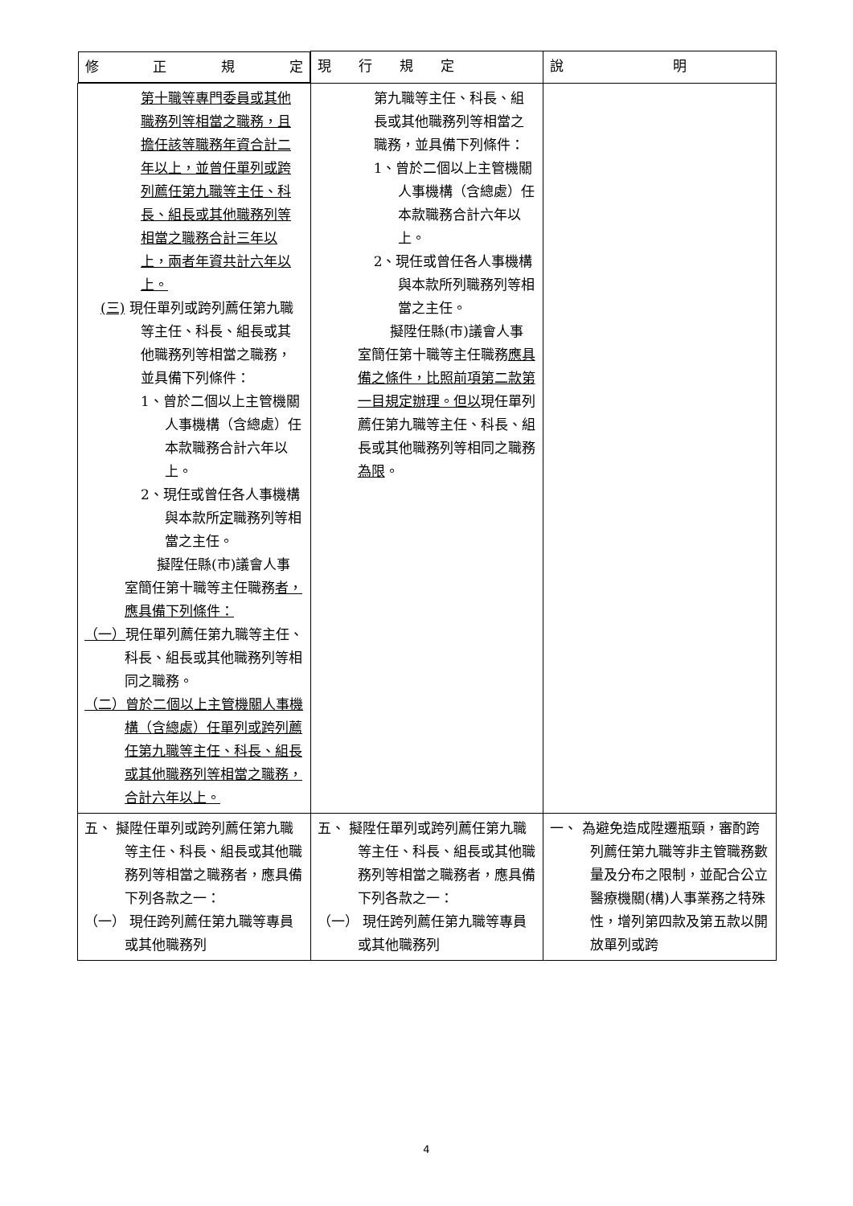| 修 正 規 定 | 現 行 規 定 | 說 明 |
| --- | --- | --- |
| 第十職等專門委員或其他職務列等相當之職務，且擔任該等職務年資合計二年以上，並曾任單列或跨列薦任第九職等主任、科長、組長或其他職務列等相當之職務合計三年以上，兩者年資共計六年以上。 (三) 現任單列或跨列薦任第九職等主任、科長、組長或其他職務列等相當之職務，並具備下列條件： 1、曾於二個以上主管機關人事機構（含總處）任本款職務合計六年以上。 2、現任或曾任各人事機構與本款所 定 職務列等相當之主任。 擬陞任縣(市)議會人事室簡任第十職等主任職務 者，應具備下列條件： （一） 現任單列薦任第九職等主任、科長、組長或其他職務列等相同之職務。 （二）曾於二個以上主管機關人事機構（含總處）任單列或跨列薦任第九職等主任、科長、組長或其他職務列等相當之職務，合計六年以上。 | 第九職等主任、科長、組長或其他職務列等相當之職務，並具備下列條件： 1、曾於二個以上主管機關人事機構（含總處）任本款職務合計六年以上。 2、現任或曾任各人事機構與本款所列職務列等相當之主任。 擬陞任縣(市)議會人事室簡任第十職等主任職務 應具備之條件，比照前項第二款第一目規定辦理。但以 現任單列薦任第九職等主任、科長、組長或其他職務列等相同之職務 為限 。 | |
| 五、 擬陞任單列或跨列薦任第九職等主任、科長、組長或其他職務列等相當之職務者，應具備下列各款之一： （一） 現任跨列薦任第九職等專員或其他職務列 | 五、 擬陞任單列或跨列薦任第九職等主任、科長、組長或其他職務列等相當之職務者，應具備下列各款之一： （一） 現任跨列薦任第九職等專員或其他職務列 | 一、 為避免造成陞遷瓶頸，審酌跨列薦任第九職等非主管職務數量及分布之限制，並配合公立醫療機關(構)人事業務之特殊性，增列第四款及第五款以開放單列或跨 |
4